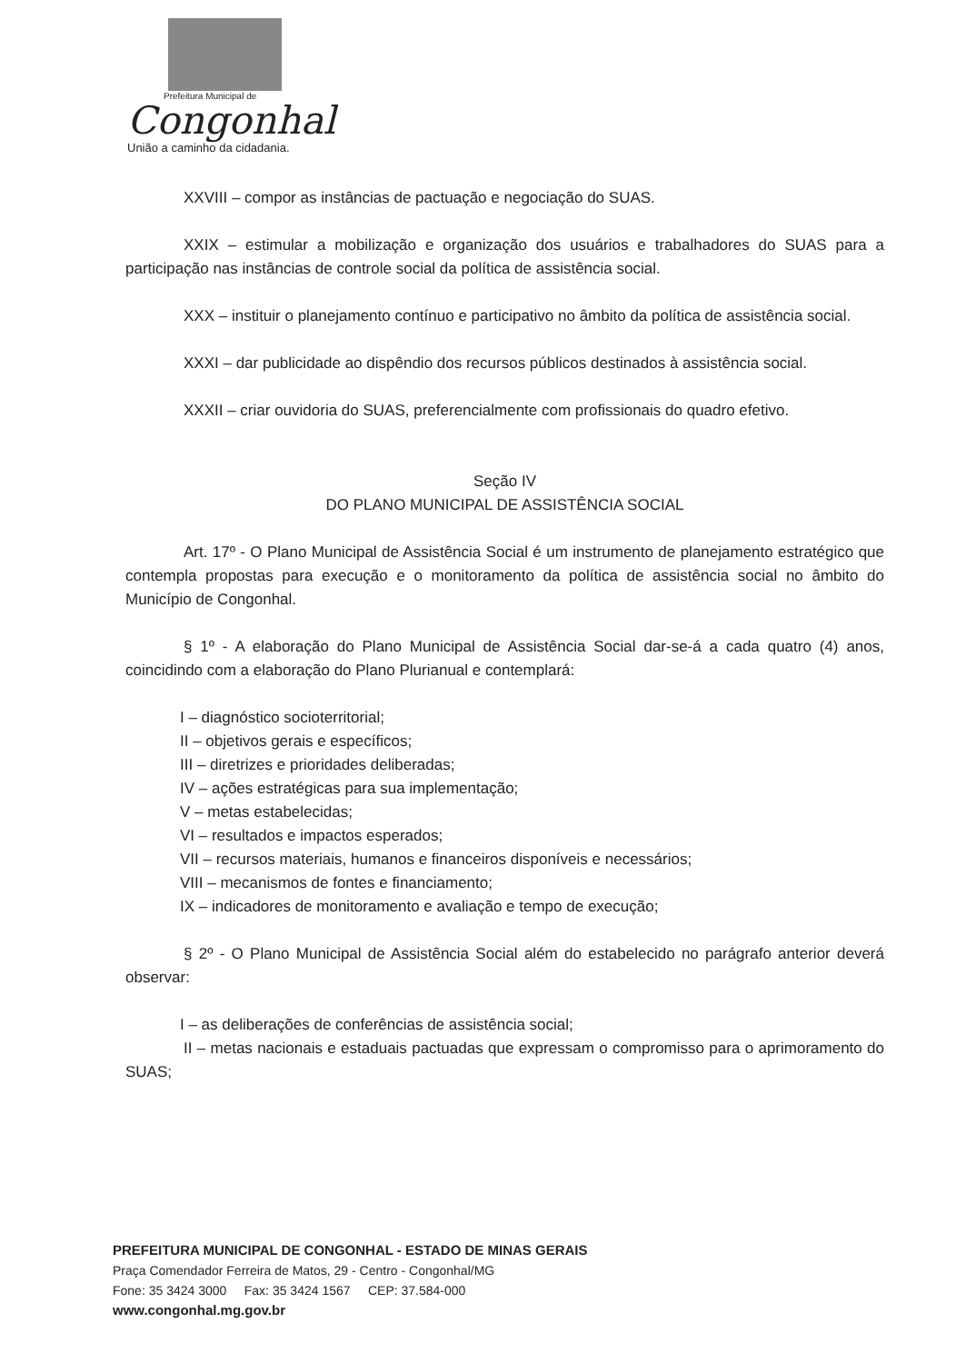Prefeitura Municipal de
Congonhal
União a caminho da cidadania.
XXVIII – compor as instâncias de pactuação e negociação do SUAS.
XXIX – estimular a mobilização e organização dos usuários e trabalhadores do SUAS para a participação nas instâncias de controle social da política de assistência social.
XXX – instituir o planejamento contínuo e participativo no âmbito da política de assistência social.
XXXI – dar publicidade ao dispêndio dos recursos públicos destinados à assistência social.
XXXII – criar ouvidoria do SUAS, preferencialmente com profissionais do quadro efetivo.
Seção IV
DO PLANO MUNICIPAL DE ASSISTÊNCIA SOCIAL
Art. 17º - O Plano Municipal de Assistência Social é um instrumento de planejamento estratégico que contempla propostas para execução e o monitoramento da política de assistência social no âmbito do Município de Congonhal.
§ 1º - A elaboração do Plano Municipal de Assistência Social dar-se-á a cada quatro (4) anos, coincidindo com a elaboração do Plano Plurianual e contemplará:
I – diagnóstico socioterritorial;
II – objetivos gerais e específicos;
III – diretrizes e prioridades deliberadas;
IV – ações estratégicas para sua implementação;
V – metas estabelecidas;
VI – resultados e impactos esperados;
VII – recursos materiais, humanos e financeiros disponíveis e necessários;
VIII – mecanismos de fontes e financiamento;
IX – indicadores de monitoramento e avaliação e tempo de execução;
§ 2º - O Plano Municipal de Assistência Social além do estabelecido no parágrafo anterior deverá observar:
I – as deliberações de conferências de assistência social;
II – metas nacionais e estaduais pactuadas que expressam o compromisso para o aprimoramento do SUAS;
PREFEITURA MUNICIPAL DE CONGONHAL - ESTADO DE MINAS GERAIS
Praça Comendador Ferreira de Matos, 29 - Centro - Congonhal/MG
Fone: 35 3424 3000 Fax: 35 3424 1567 CEP: 37.584-000
www.congonhal.mg.gov.br